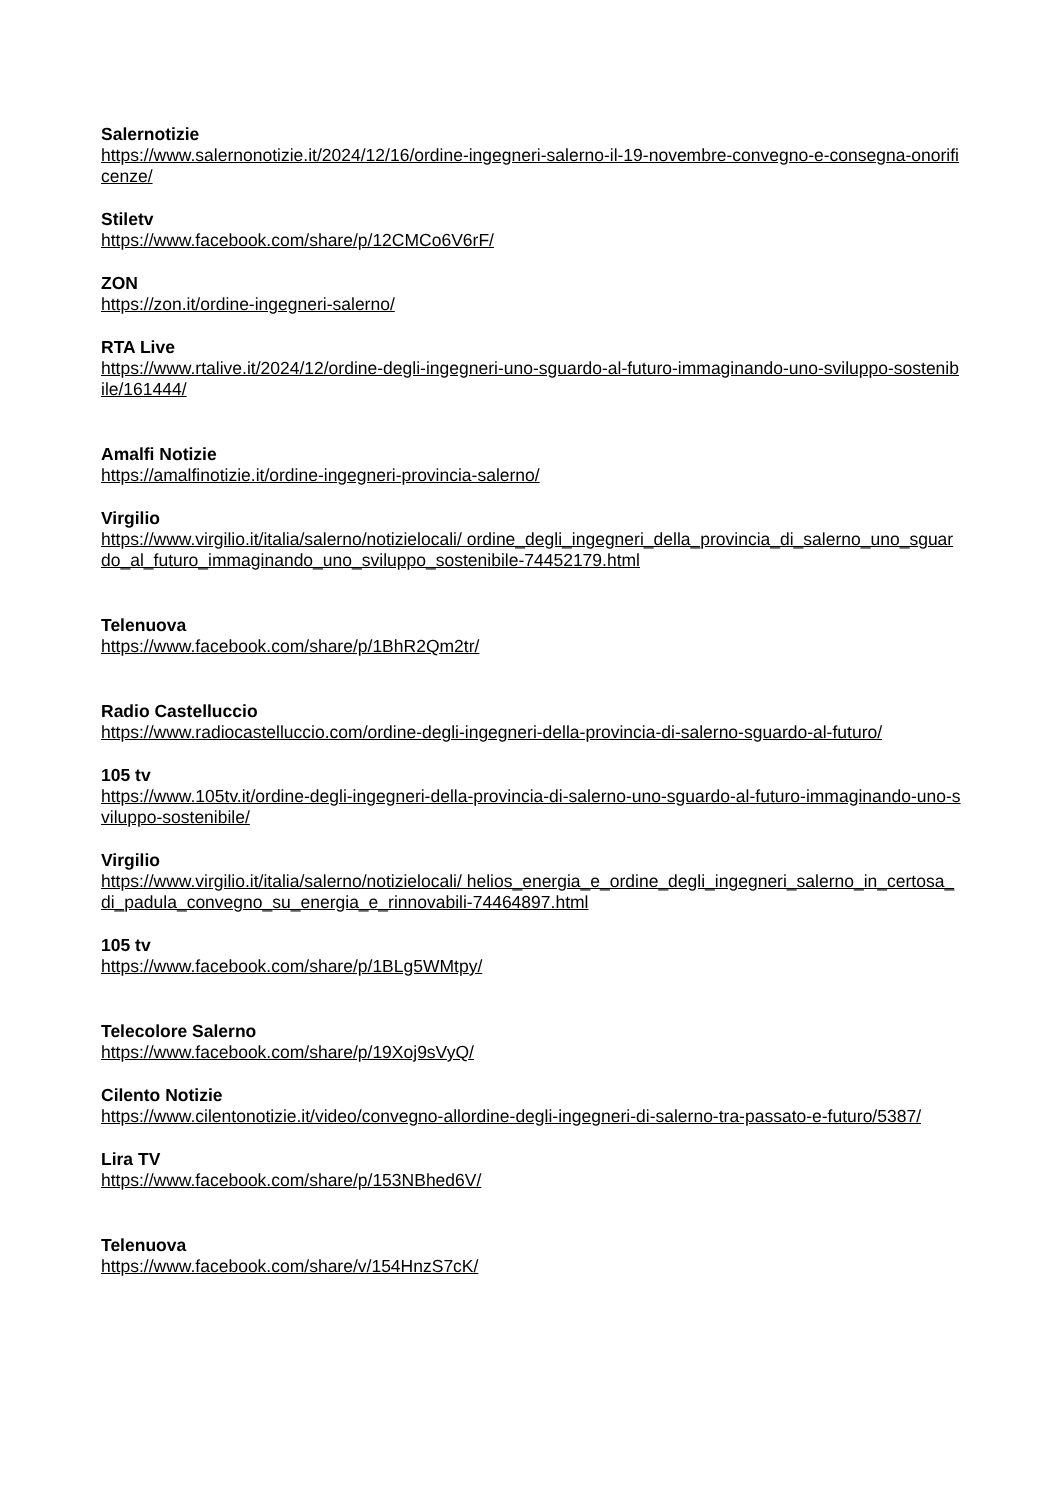Salernotizie
https://www.salernonotizie.it/2024/12/16/ordine-ingegneri-salerno-il-19-novembre-convegno-e-consegna-onorificenze/
Stiletv
https://www.facebook.com/share/p/12CMCo6V6rF/
ZON
https://zon.it/ordine-ingegneri-salerno/
RTA Live
https://www.rtalive.it/2024/12/ordine-degli-ingegneri-uno-sguardo-al-futuro-immaginando-uno-sviluppo-sostenibile/161444/
Amalfi Notizie
https://amalfinotizie.it/ordine-ingegneri-provincia-salerno/
Virgilio
https://www.virgilio.it/italia/salerno/notizielocali/ ordine_degli_ingegneri_della_provincia_di_salerno_uno_sguardo_al_futuro_immaginando_uno_sviluppo_sostenibile-74452179.html
Telenuova
https://www.facebook.com/share/p/1BhR2Qm2tr/
Radio Castelluccio
https://www.radiocastelluccio.com/ordine-degli-ingegneri-della-provincia-di-salerno-sguardo-al-futuro/
105 tv
https://www.105tv.it/ordine-degli-ingegneri-della-provincia-di-salerno-uno-sguardo-al-futuro-immaginando-uno-sviluppo-sostenibile/
Virgilio
https://www.virgilio.it/italia/salerno/notizielocali/ helios_energia_e_ordine_degli_ingegneri_salerno_in_certosa_di_padula_convegno_su_energia_e_rinnovabili-74464897.html
105 tv
https://www.facebook.com/share/p/1BLg5WMtpy/
Telecolore Salerno
https://www.facebook.com/share/p/19Xoj9sVyQ/
Cilento Notizie
https://www.cilentonotizie.it/video/convegno-allordine-degli-ingegneri-di-salerno-tra-passato-e-futuro/5387/
Lira TV
https://www.facebook.com/share/p/153NBhed6V/
Telenuova
https://www.facebook.com/share/v/154HnzS7cK/